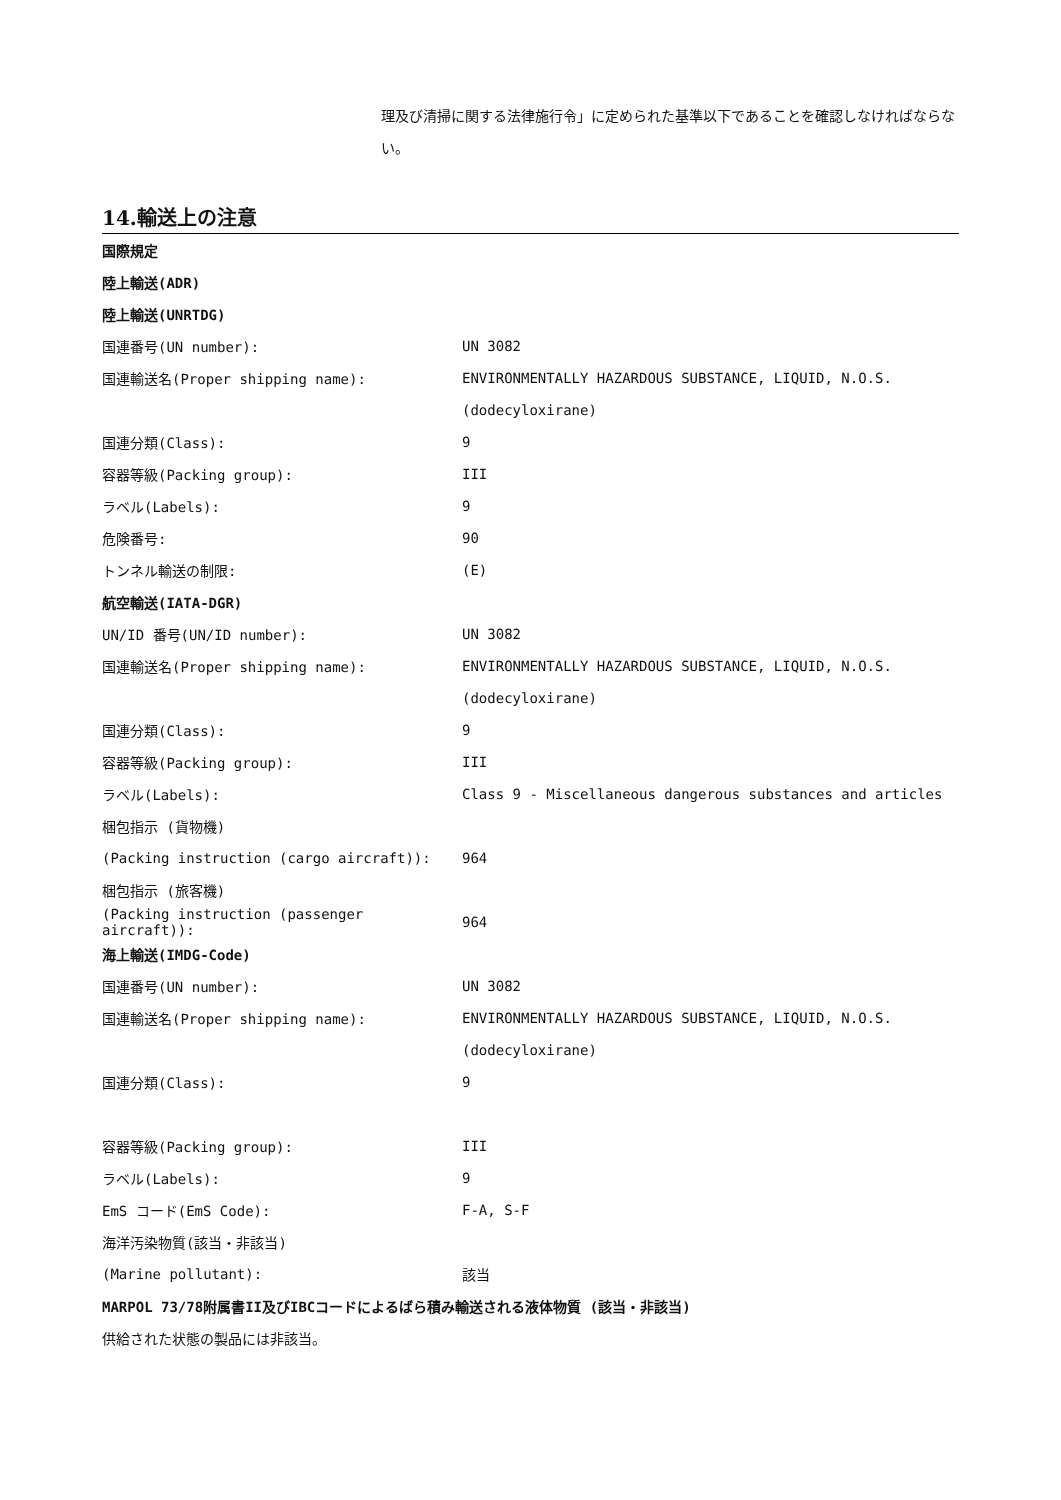理及び清掃に関する法律施行令」に定められた基準以下であることを確認しなければならない。
14.輸送上の注意
| 国際規定 | |
| 陸上輸送(ADR) | |
| 陸上輸送(UNRTDG) | |
| 国連番号(UN number): | UN 3082 |
| 国連輸送名(Proper shipping name): | ENVIRONMENTALLY HAZARDOUS SUBSTANCE, LIQUID, N.O.S. |
| | (dodecyloxirane) |
| 国連分類(Class): | 9 |
| 容器等級(Packing group): | III |
| ラベル(Labels): | 9 |
| 危険番号: | 90 |
| トンネル輸送の制限: | (E) |
| 航空輸送(IATA-DGR) | |
| UN/ID 番号(UN/ID number): | UN 3082 |
| 国連輸送名(Proper shipping name): | ENVIRONMENTALLY HAZARDOUS SUBSTANCE, LIQUID, N.O.S. |
| | (dodecyloxirane) |
| 国連分類(Class): | 9 |
| 容器等級(Packing group): | III |
| ラベル(Labels): | Class 9 - Miscellaneous dangerous substances and articles |
| 梱包指示 (貨物機) | |
| (Packing instruction (cargo aircraft)): | 964 |
| 梱包指示 (旅客機) | |
| (Packing instruction (passenger aircraft)): | 964 |
| 海上輸送(IMDG-Code) | |
| 国連番号(UN number): | UN 3082 |
| 国連輸送名(Proper shipping name): | ENVIRONMENTALLY HAZARDOUS SUBSTANCE, LIQUID, N.O.S. |
| | (dodecyloxirane) |
| 国連分類(Class): | 9 |
| 容器等級(Packing group): | III |
| ラベル(Labels): | 9 |
| EmS コード(EmS Code): | F-A, S-F |
| 海洋汚染物質(該当・非該当) | |
| (Marine pollutant): | 該当 |
| MARPOL 73/78附属書II及びIBCコードによるばら積み輸送される液体物質 (該当・非該当) | |
| 供給された状態の製品には非該当。 | |